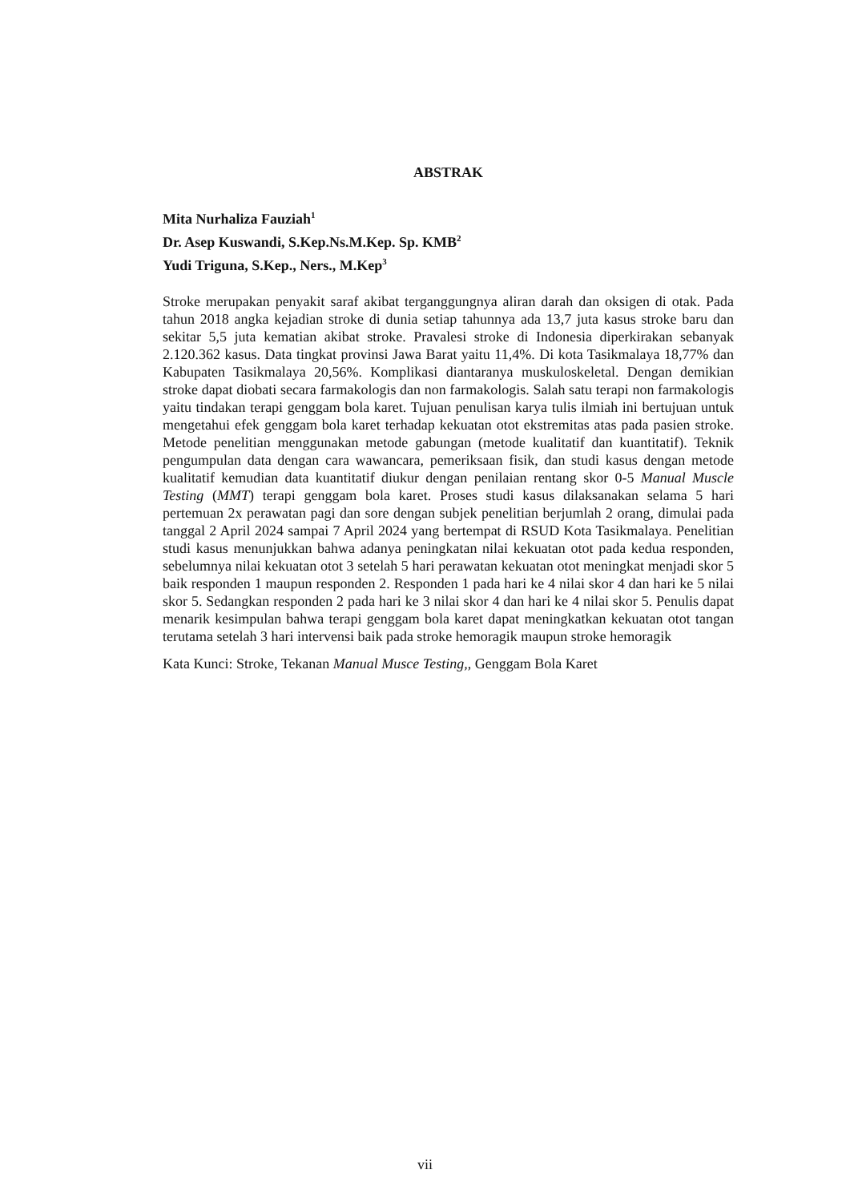ABSTRAK
Mita Nurhaliza Fauziah<sup>1</sup>
Dr. Asep Kuswandi, S.Kep.Ns.M.Kep. Sp. KMB<sup>2</sup>
Yudi Triguna, S.Kep., Ners., M.Kep<sup>3</sup>
Stroke merupakan penyakit saraf akibat terganggungnya aliran darah dan oksigen di otak. Pada tahun 2018 angka kejadian stroke di dunia setiap tahunnya ada 13,7 juta kasus stroke baru dan sekitar 5,5 juta kematian akibat stroke. Pravalesi stroke di Indonesia diperkirakan sebanyak 2.120.362 kasus. Data tingkat provinsi Jawa Barat yaitu 11,4%. Di kota Tasikmalaya 18,77% dan Kabupaten Tasikmalaya 20,56%. Komplikasi diantaranya muskuloskeletal. Dengan demikian stroke dapat diobati secara farmakologis dan non farmakologis. Salah satu terapi non farmakologis yaitu tindakan terapi genggam bola karet. Tujuan penulisan karya tulis ilmiah ini bertujuan untuk mengetahui efek genggam bola karet terhadap kekuatan otot ekstremitas atas pada pasien stroke. Metode penelitian menggunakan metode gabungan (metode kualitatif dan kuantitatif). Teknik pengumpulan data dengan cara wawancara, pemeriksaan fisik, dan studi kasus dengan metode kualitatif kemudian data kuantitatif diukur dengan penilaian rentang skor 0-5 Manual Muscle Testing (MMT) terapi genggam bola karet. Proses studi kasus dilaksanakan selama 5 hari pertemuan 2x perawatan pagi dan sore dengan subjek penelitian berjumlah 2 orang, dimulai pada tanggal 2 April 2024 sampai 7 April 2024 yang bertempat di RSUD Kota Tasikmalaya. Penelitian studi kasus menunjukkan bahwa adanya peningkatan nilai kekuatan otot pada kedua responden, sebelumnya nilai kekuatan otot 3 setelah 5 hari perawatan kekuatan otot meningkat menjadi skor 5 baik responden 1 maupun responden 2. Responden 1 pada hari ke 4 nilai skor 4 dan hari ke 5 nilai skor 5. Sedangkan responden 2 pada hari ke 3 nilai skor 4 dan hari ke 4 nilai skor 5. Penulis dapat menarik kesimpulan bahwa terapi genggam bola karet dapat meningkatkan kekuatan otot tangan terutama setelah 3 hari intervensi baik pada stroke hemoragik maupun stroke hemoragik
Kata Kunci: Stroke, Tekanan Manual Musce Testing,, Genggam Bola Karet
vii